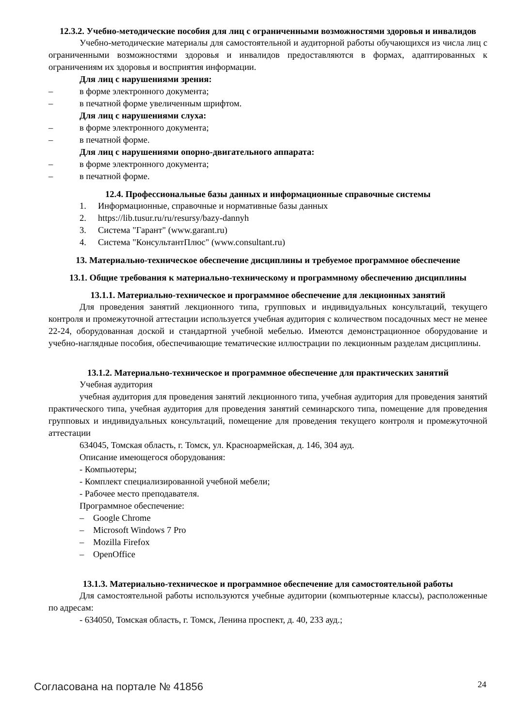12.3.2. Учебно-методические пособия для лиц с ограниченными возможностями здоровья и инвалидов
Учебно-методические материалы для самостоятельной и аудиторной работы обучающихся из числа лиц с ограниченными возможностями здоровья и инвалидов предоставляются в формах, адаптированных к ограничениям их здоровья и восприятия информации.
Для лиц с нарушениями зрения:
– в форме электронного документа;
– в печатной форме увеличенным шрифтом.
Для лиц с нарушениями слуха:
– в форме электронного документа;
– в печатной форме.
Для лиц с нарушениями опорно-двигательного аппарата:
– в форме электронного документа;
– в печатной форме.
12.4. Профессиональные базы данных и информационные справочные системы
1. Информационные, справочные и нормативные базы данных
2. https://lib.tusur.ru/ru/resursy/bazy-dannyh
3. Система "Гарант" (www.garant.ru)
4. Система "КонсультантПлюс" (www.consultant.ru)
13. Материально-техническое обеспечение дисциплины и требуемое программное обеспечение
13.1. Общие требования к материально-техническому и программному обеспечению дисциплины
13.1.1. Материально-техническое и программное обеспечение для лекционных занятий
Для проведения занятий лекционного типа, групповых и индивидуальных консультаций, текущего контроля и промежуточной аттестации используется учебная аудитория с количеством посадочных мест не менее 22-24, оборудованная доской и стандартной учебной мебелью. Имеются демонстрационное оборудование и учебно-наглядные пособия, обеспечивающие тематические иллюстрации по лекционным разделам дисциплины.
13.1.2. Материально-техническое и программное обеспечение для практических занятий
Учебная аудитория
учебная аудитория для проведения занятий лекционного типа, учебная аудитория для проведения занятий практического типа, учебная аудитория для проведения занятий семинарского типа, помещение для проведения групповых и индивидуальных консультаций, помещение для проведения текущего контроля и промежуточной аттестации
634045, Томская область, г. Томск, ул. Красноармейская, д. 146, 304 ауд.
Описание имеющегося оборудования:
- Компьютеры;
- Комплект специализированной учебной мебели;
- Рабочее место преподавателя.
Программное обеспечение:
– Google Chrome
– Microsoft Windows 7 Pro
– Mozilla Firefox
– OpenOffice
13.1.3. Материально-техническое и программное обеспечение для самостоятельной работы
Для самостоятельной работы используются учебные аудитории (компьютерные классы), расположенные по адресам:
- 634050, Томская область, г. Томск, Ленина проспект, д. 40, 233 ауд.;
Согласована на портале № 41856 24